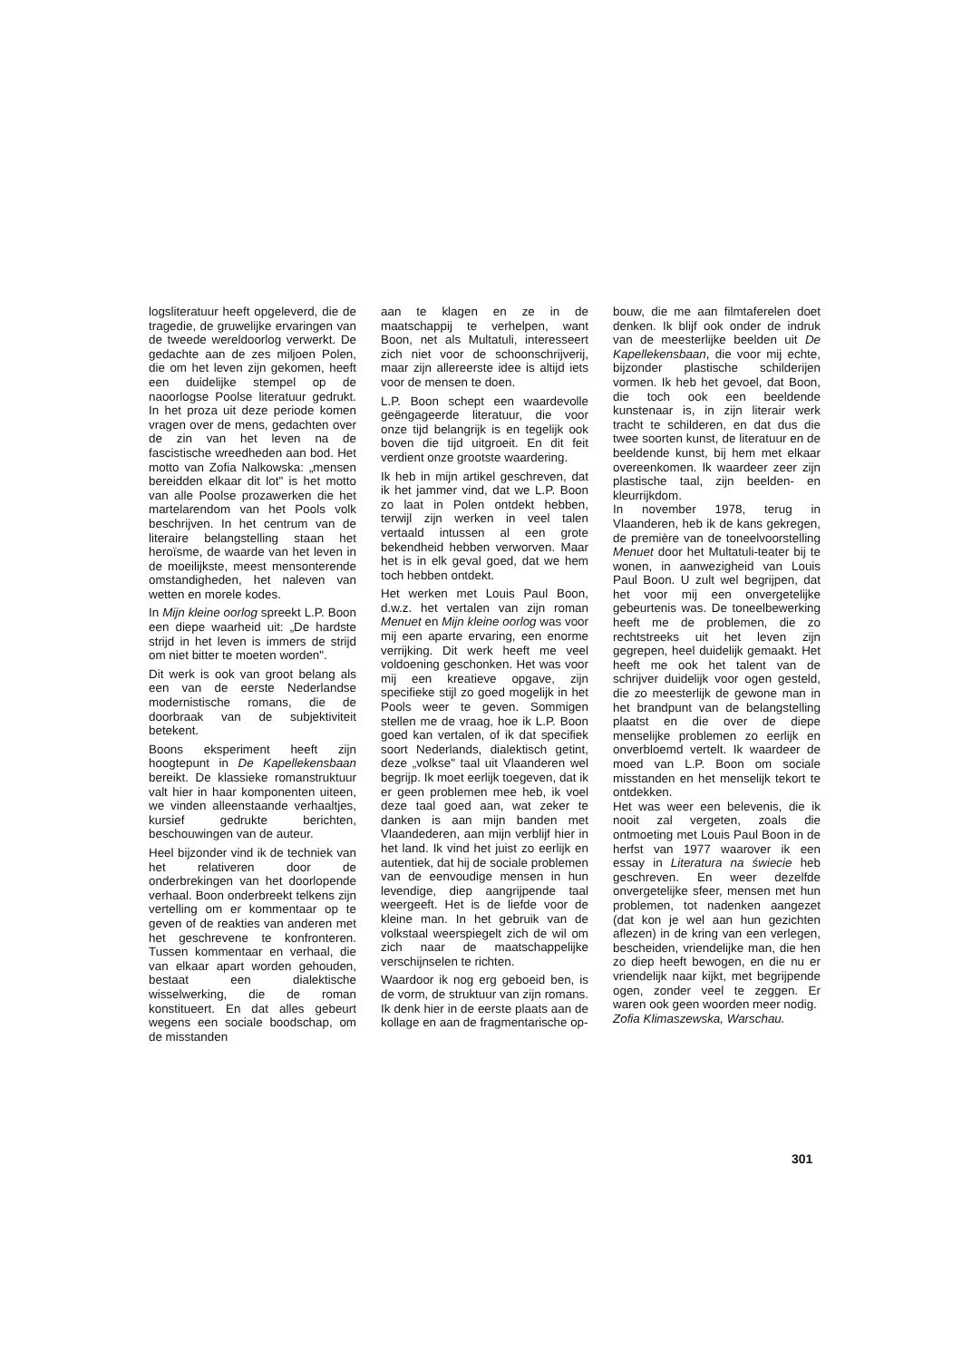logsliteratuur heeft opgeleverd, die de tragedie, de gruwelijke ervaringen van de tweede wereldoorlog verwerkt. De gedachte aan de zes miljoen Polen, die om het leven zijn gekomen, heeft een duidelijke stempel op de naoorlogse Poolse literatuur gedrukt. In het proza uit deze periode komen vragen over de mens, gedachten over de zin van het leven na de fascistische wreedheden aan bod. Het motto van Zofia Nalkowska: „mensen bereidden elkaar dit lot" is het motto van alle Poolse prozawerken die het martelarendom van het Pools volk beschrijven. In het centrum van de literaire belangstelling staan het heroïsme, de waarde van het leven in de moeilijkste, meest mensonterende omstandigheden, het naleven van wetten en morele kodes.
In Mijn kleine oorlog spreekt L.P. Boon een diepe waarheid uit: „De hardste strijd in het leven is immers de strijd om niet bitter te moeten worden".
Dit werk is ook van groot belang als een van de eerste Nederlandse modernistische romans, die de doorbraak van de subjektiviteit betekent.
Boons eksperiment heeft zijn hoogtepunt in De Kapellekensbaan bereikt. De klassieke romanstruktuur valt hier in haar komponenten uiteen, we vinden alleenstaande verhaaltjes, kursief gedrukte berichten, beschouwingen van de auteur.
Heel bijzonder vind ik de techniek van het relativeren door de onderbrekingen van het doorlopende verhaal. Boon onderbreekt telkens zijn vertelling om er kommentaar op te geven of de reakties van anderen met het geschrevene te konfronteren. Tussen kommentaar en verhaal, die van elkaar apart worden gehouden, bestaat een dialektische wisselwerking, die de roman konstitueert. En dat alles gebeurt wegens een sociale boodschap, om de misstanden
aan te klagen en ze in de maatschappij te verhelpen, want Boon, net als Multatuli, interesseert zich niet voor de schoonschrijverij, maar zijn allereerste idee is altijd iets voor de mensen te doen.
L.P. Boon schept een waardevolle geëngageerde literatuur, die voor onze tijd belangrijk is en tegelijk ook boven die tijd uitgroeit. En dit feit verdient onze grootste waardering.
Ik heb in mijn artikel geschreven, dat ik het jammer vind, dat we L.P. Boon zo laat in Polen ontdekt hebben, terwijl zijn werken in veel talen vertaald intussen al een grote bekendheid hebben verworven. Maar het is in elk geval goed, dat we hem toch hebben ontdekt.
Het werken met Louis Paul Boon, d.w.z. het vertalen van zijn roman Menuet en Mijn kleine oorlog was voor mij een aparte ervaring, een enorme verrijking. Dit werk heeft me veel voldoening geschonken. Het was voor mij een kreatieve opgave, zijn specifieke stijl zo goed mogelijk in het Pools weer te geven. Sommigen stellen me de vraag, hoe ik L.P. Boon goed kan vertalen, of ik dat specifiek soort Nederlands, dialektisch getint, deze „volkse" taal uit Vlaanderen wel begrijp. Ik moet eerlijk toegeven, dat ik er geen problemen mee heb, ik voel deze taal goed aan, wat zeker te danken is aan mijn banden met Vlaandederen, aan mijn verblijf hier in het land. Ik vind het juist zo eerlijk en autentiek, dat hij de sociale problemen van de eenvoudige mensen in hun levendige, diep aangrijpende taal weergeeft. Het is de liefde voor de kleine man. In het gebruik van de volkstaal weerspiegelt zich de wil om zich naar de maatschappelijke verschijnselen te richten.
Waardoor ik nog erg geboeid ben, is de vorm, de struktuur van zijn romans. Ik denk hier in de eerste plaats aan de kollage en aan de fragmentarische op-
bouw, die me aan filmtaferelen doet denken. Ik blijf ook onder de indruk van de meesterlijke beelden uit De Kapellekensbaan, die voor mij echte, bijzonder plastische schilderijen vormen. Ik heb het gevoel, dat Boon, die toch ook een beeldende kunstenaar is, in zijn literair werk tracht te schilderen, en dat dus die twee soorten kunst, de literatuur en de beeldende kunst, bij hem met elkaar overeenkomen. Ik waardeer zeer zijn plastische taal, zijn beelden- en kleurrijkdom.
In november 1978, terug in Vlaanderen, heb ik de kans gekregen, de première van de toneelvoorstelling Menuet door het Multatuli-teater bij te wonen, in aanwezigheid van Louis Paul Boon. U zult wel begrijpen, dat het voor mij een onvergetelijke gebeurtenis was. De toneelbewerking heeft me de problemen, die zo rechtstreeks uit het leven zijn gegrepen, heel duidelijk gemaakt. Het heeft me ook het talent van de schrijver duidelijk voor ogen gesteld, die zo meesterlijk de gewone man in het brandpunt van de belangstelling plaatst en die over de diepe menselijke problemen zo eerlijk en onverbloemd vertelt. Ik waardeer de moed van L.P. Boon om sociale misstanden en het menselijk tekort te ontdekken.
Het was weer een belevenis, die ik nooit zal vergeten, zoals die ontmoeting met Louis Paul Boon in de herfst van 1977 waarover ik een essay in Literatura na świecie heb geschreven. En weer dezelfde onvergetelijke sfeer, mensen met hun problemen, tot nadenken aangezet (dat kon je wel aan hun gezichten aflezen) in de kring van een verlegen, bescheiden, vriendelijke man, die hen zo diep heeft bewogen, en die nu er vriendelijk naar kijkt, met begrijpende ogen, zonder veel te zeggen. Er waren ook geen woorden meer nodig.
Zofia Klimaszewska, Warschau.
301